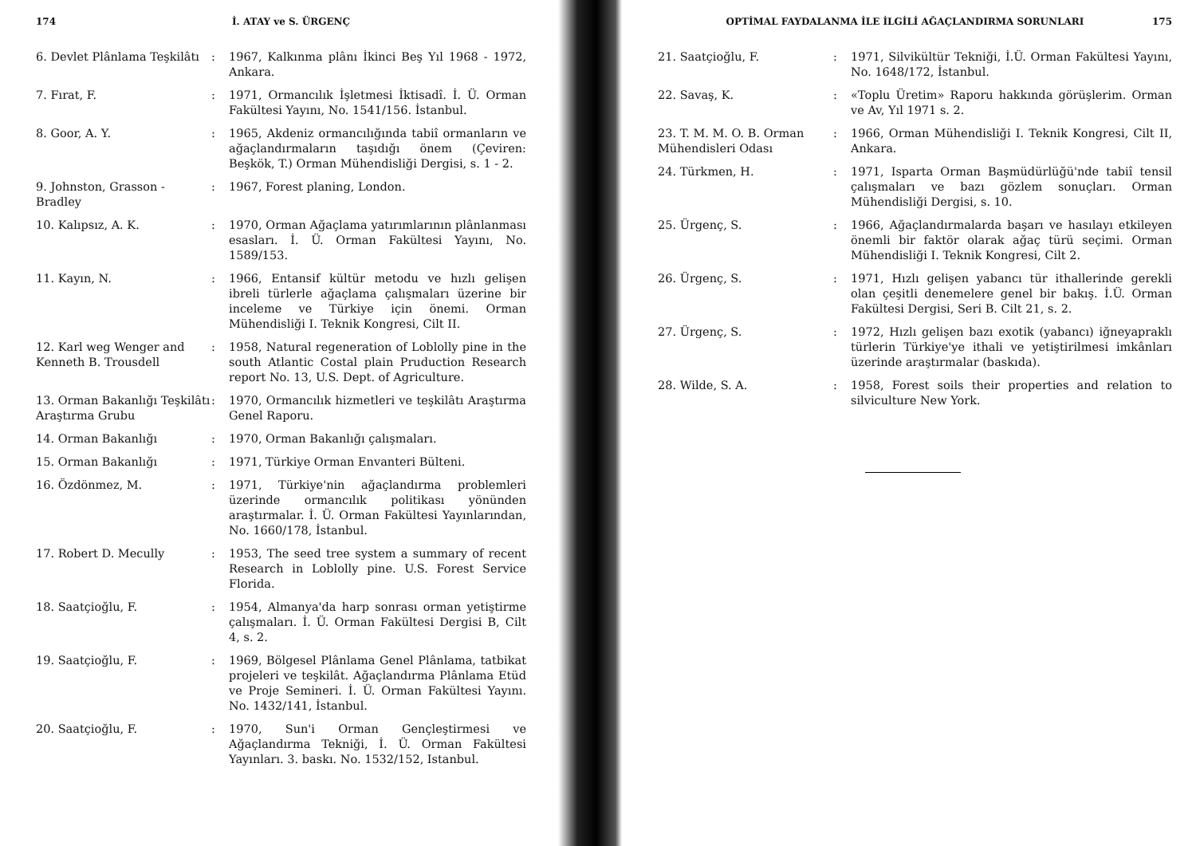174 İ. ATAY ve S. ÜRGENÇ
6. Devlet Plânlama Teşkilâtı
: 1967, Kalkınma plânı İkinci Beş Yıl 1968 - 1972, Ankara.
7. Fırat, F. : 1971, Ormancılık İşletmesi İktisadî. İ. Ü. Orman Fakültesi Yayını, No. 1541/156. İstanbul.
8. Goor, A. Y. : 1965, Akdeniz ormancılığında tabiî ormanların ve ağaçlandırmaların taşıdığı önem (Çeviren: Beşkök, T.) Orman Mühendisliği Dergisi, s. 1 - 2.
9. Johnston, Grasson - Bradley
: 1967, Forest planing, London.
10. Kalıpsız, A. K. : 1970, Orman Ağaçlama yatırımlarının plânlanması esasları. İ. Ü. Orman Fakültesi Yayını, No. 1589/153.
11. Kayın, N. : 1966, Entansif kültür metodu ve hızlı gelişen ibreli türlerle ağaçlama çalışmaları üzerine bir inceleme ve Türkiye için önemi. Orman Mühendisliği I. Teknik Kongresi, Cilt II.
12. Karl weg Wenger and Kenneth B. Trousdell
: 1958, Natural regeneration of Loblolly pine in the south Atlantic Costal plain Pruduction Research report No. 13, U.S. Dept. of Agriculture.
13. Orman Bakanlığı Teşkilâtı Araştırma Grubu
: 1970, Ormancılık hizmetleri ve teşkilâtı Araştırma Genel Raporu.
14. Orman Bakanlığı : 1970, Orman Bakanlığı çalışmaları.
15. Orman Bakanlığı : 1971, Türkiye Orman Envanteri Bülteni.
16. Özdönmez, M. : 1971, Türkiye'nin ağaçlandırma problemleri üzerinde ormancılık politikası yönünden araştırmalar. İ. Ü. Orman Fakültesi Yayınlarından, No. 1660/178, İstanbul.
17. Robert D. Mecully : 1953, The seed tree system a summary of recent Research in Loblolly pine. U.S. Forest Service Florida.
18. Saatçioğlu, F. : 1954, Almanya'da harp sonrası orman yetiştirme çalışmaları. İ. Ü. Orman Fakültesi Dergisi B, Cilt 4, s. 2.
19. Saatçioğlu, F. : 1969, Bölgesel Plânlama Genel Plânlama, tatbikat projeleri ve teşkilât. Ağaçlandırma Plânlama Etüd ve Proje Semineri. İ. Ü. Orman Fakültesi Yayını. No. 1432/141, İstanbul.
20. Saatçioğlu, F. : 1970, Sun'i Orman Gençleştirmesi ve Ağaçlandırma Tekniği, İ. Ü. Orman Fakültesi Yayınları. 3. baskı. No. 1532/152, Istanbul.
OPTİMAL FAYDALANMA İLE İLGİLİ AĞAÇLANDIRMA SORUNLARI 175
21. Saatçioğlu, F. : 1971, Silvikültür Tekniği, İ.Ü. Orman Fakültesi Yayını, No. 1648/172, İstanbul.
22. Savaş, K. : «Toplu Üretim» Raporu hakkında görüşlerim. Orman ve Av, Yıl 1971 s. 2.
23. T. M. M. O. B. Orman Mühendisleri Odası
: 1966, Orman Mühendisliği I. Teknik Kongresi, Cilt II, Ankara.
24. Türkmen, H. : 1971, Isparta Orman Başmüdürlüğü'nde tabiî tensil çalışmaları ve bazı gözlem sonuçları. Orman Mühendisliği Dergisi, s. 10.
25. Ürgenç, S. : 1966, Ağaçlandırmalarda başarı ve hasılayı etkileyen önemli bir faktör olarak ağaç türü seçimi. Orman Mühendisliği I. Teknik Kongresi, Cilt 2.
26. Ürgenç, S. : 1971, Hızlı gelişen yabancı tür ithallerinde gerekli olan çeşitli denemelere genel bir bakış. İ.Ü. Orman Fakültesi Dergisi, Seri B. Cilt 21, s. 2.
27. Ürgenç, S. : 1972, Hızlı gelişen bazı exotik (yabancı) iğneyapraklı türlerin Türkiye'ye ithali ve yetiştirilmesi imkânları üzerinde araştırmalar (baskıda).
28. Wilde, S. A. : 1958, Forest soils their properties and relation to silviculture New York.